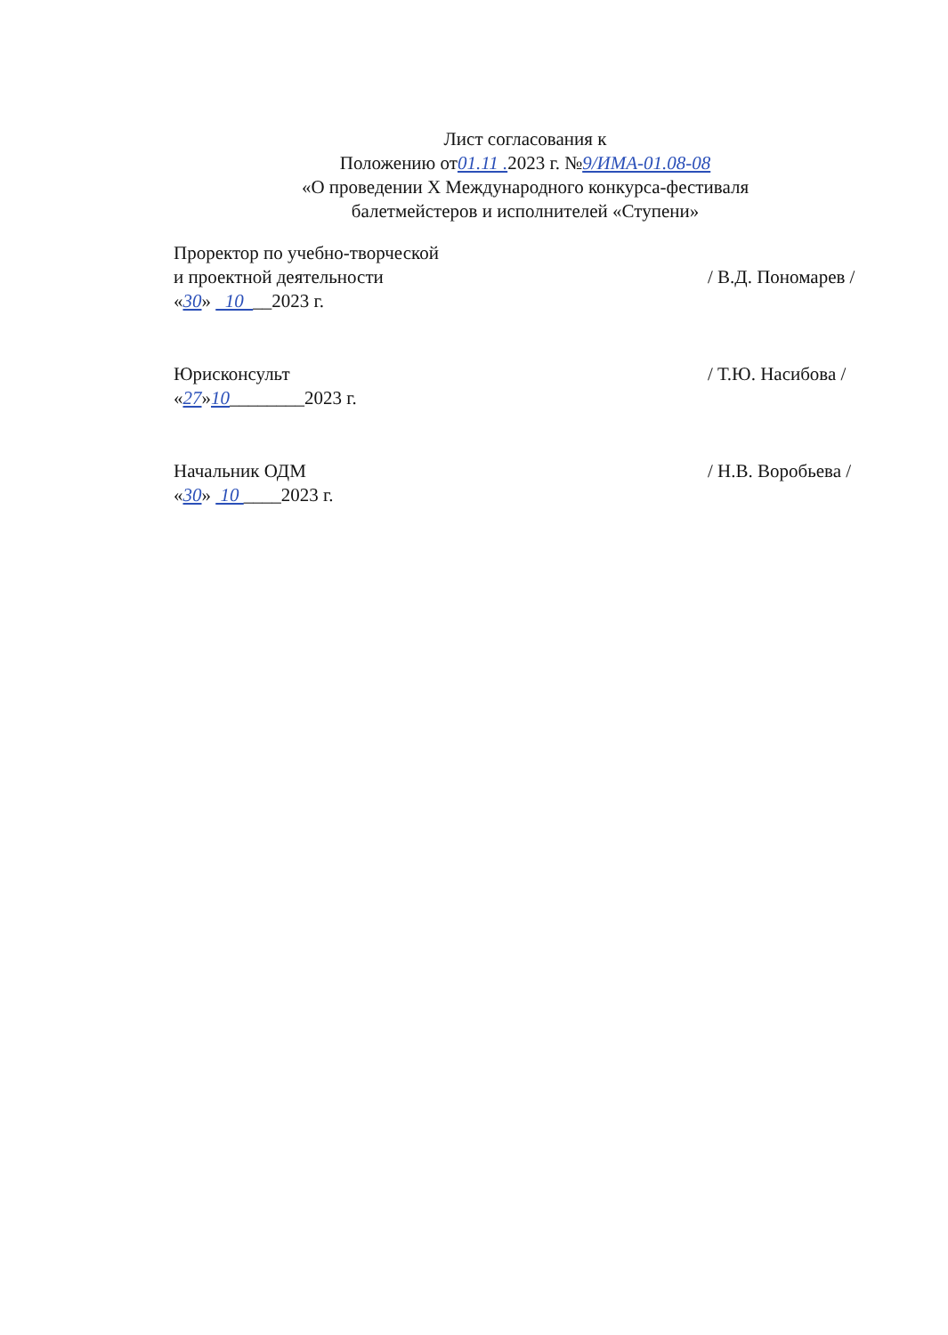Лист согласования к
Положению от01.11 . 2023 г. №9/ИМА-01.08-08
«О проведении X Международного конкурса-фестиваля
балетмейстеров и исполнителей «Ступени»
Проректор по учебно-творческой
и проектной деятельности
«30» 10 __2023 г.
/ В.Д. Пономарев /
Юрисконсульт
«27»10________2023 г.
/ Т.Ю. Насибова /
Начальник ОДМ
«30» 10 ____2023 г.
/ Н.В. Воробьева /